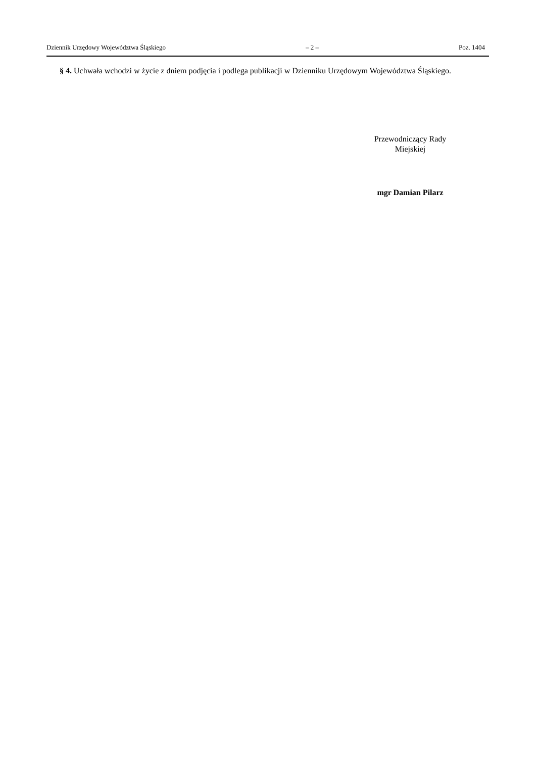Dziennik Urzędowy Województwa Śląskiego – 2 – Poz. 1404
§ 4. Uchwała wchodzi w życie z dniem podjęcia i podlega publikacji w Dzienniku Urzędowym Województwa Śląskiego.
Przewodniczący Rady
Miejskiej
mgr Damian Pilarz